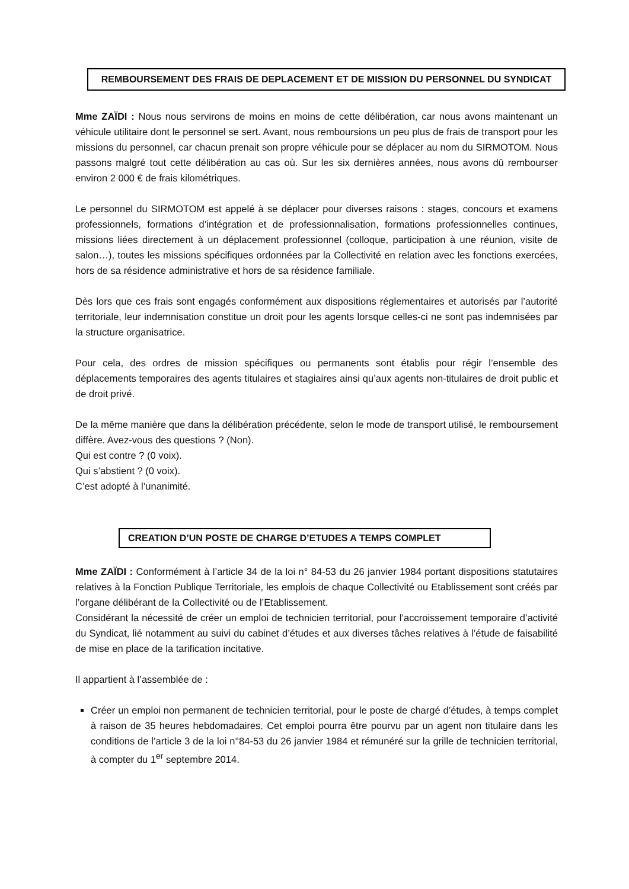REMBOURSEMENT DES FRAIS DE DEPLACEMENT ET DE MISSION DU PERSONNEL DU SYNDICAT
Mme ZAÏDI : Nous nous servirons de moins en moins de cette délibération, car nous avons maintenant un véhicule utilitaire dont le personnel se sert. Avant, nous remboursions un peu plus de frais de transport pour les missions du personnel, car chacun prenait son propre véhicule pour se déplacer au nom du SIRMOTOM. Nous passons malgré tout cette délibération au cas où. Sur les six dernières années, nous avons dû rembourser environ 2 000 € de frais kilométriques.
Le personnel du SIRMOTOM est appelé à se déplacer pour diverses raisons : stages, concours et examens professionnels, formations d’intégration et de professionnalisation, formations professionnelles continues, missions liées directement à un déplacement professionnel (colloque, participation à une réunion, visite de salon…), toutes les missions spécifiques ordonnées par la Collectivité en relation avec les fonctions exercées, hors de sa résidence administrative et hors de sa résidence familiale.
Dès lors que ces frais sont engagés conformément aux dispositions réglementaires et autorisés par l’autorité territoriale, leur indemnisation constitue un droit pour les agents lorsque celles-ci ne sont pas indemnisées par la structure organisatrice.
Pour cela, des ordres de mission spécifiques ou permanents sont établis pour régir l’ensemble des déplacements temporaires des agents titulaires et stagiaires ainsi qu’aux agents non-titulaires de droit public et de droit privé.
De la même manière que dans la délibération précédente, selon le mode de transport utilisé, le remboursement diffère. Avez-vous des questions ? (Non).
Qui est contre ? (0 voix).
Qui s’abstient ? (0 voix).
C’est adopté à l’unanimité.
CREATION D’UN POSTE DE CHARGE D’ETUDES A TEMPS COMPLET
Mme ZAÏDI : Conformément à l’article 34 de la loi n° 84-53 du 26 janvier 1984 portant dispositions statutaires relatives à la Fonction Publique Territoriale, les emplois de chaque Collectivité ou Etablissement sont créés par l’organe délibérant de la Collectivité ou de l’Etablissement.
Considérant la nécessité de créer un emploi de technicien territorial, pour l’accroissement temporaire d’activité du Syndicat, lié notamment au suivi du cabinet d’études et aux diverses tâches relatives à l’étude de faisabilité de mise en place de la tarification incitative.
Il appartient à l’assemblée de :
Créer un emploi non permanent de technicien territorial, pour le poste de chargé d’études, à temps complet à raison de 35 heures hebdomadaires. Cet emploi pourra être pourvu par un agent non titulaire dans les conditions de l’article 3 de la loi n°84-53 du 26 janvier 1984 et rémunéré sur la grille de technicien territorial, à compter du 1<sup>er</sup> septembre 2014.